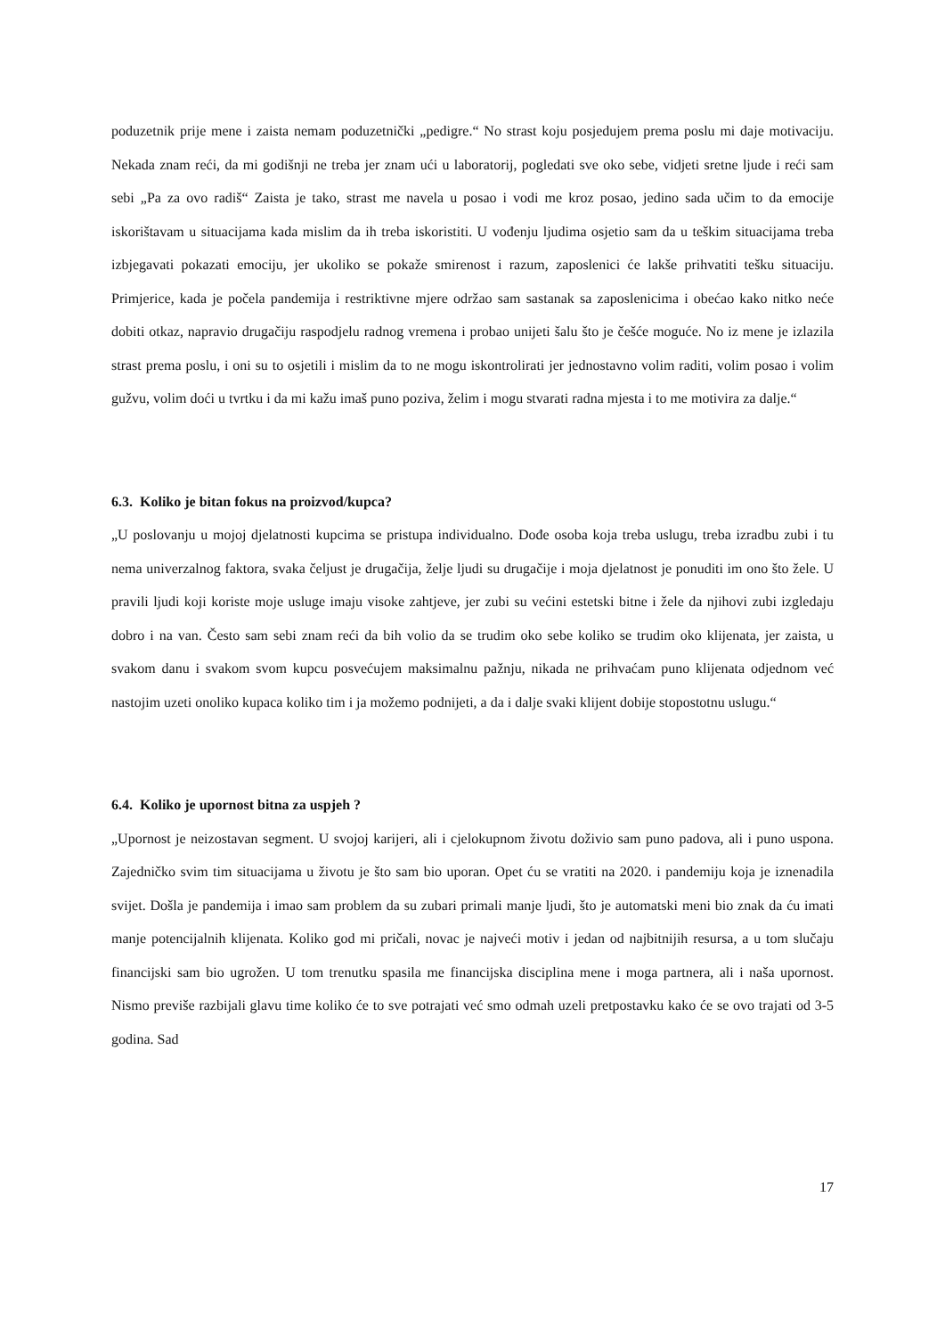poduzetnik prije mene i zaista nemam poduzetnički „pedigre.“ No strast koju posjedujem prema poslu mi daje motivaciju. Nekada znam reći, da mi godišnji ne treba jer znam ući u laboratorij, pogledati sve oko sebe, vidjeti sretne ljude i reći sam sebi „Pa za ovo radiš“ Zaista je tako, strast me navela u posao i vodi me kroz posao, jedino sada učim to da emocije iskorištavam u situacijama kada mislim da ih treba iskoristiti. U vođenju ljudima osjetio sam da u teškim situacijama treba izbjegavati pokazati emociju, jer ukoliko se pokaže smirenost i razum, zaposlenici će lakše prihvatiti tešku situaciju. Primjerice, kada je počela pandemija i restriktivne mjere održao sam sastanak sa zaposlenicima i obećao kako nitko neće dobiti otkaz, napravio drugačiju raspodjelu radnog vremena i probao unijeti šalu što je češće moguće. No iz mene je izlazila strast prema poslu, i oni su to osjetili i mislim da to ne mogu iskontrolirati jer jednostavno volim raditi, volim posao i volim gužvu, volim doći u tvrtku i da mi kažu imaš puno poziva, želim i mogu stvarati radna mjesta i to me motivira za dalje.“
6.3. Koliko je bitan fokus na proizvod/kupca?
„U poslovanju u mojoj djelatnosti kupcima se pristupa individualno. Dođe osoba koja treba uslugu, treba izradbu zubi i tu nema univerzalnog faktora, svaka čeljust je drugačija, želje ljudi su drugačije i moja djelatnost je ponuditi im ono što žele. U pravili ljudi koji koriste moje usluge imaju visoke zahtjeve, jer zubi su većini estetski bitne i žele da njihovi zubi izgledaju dobro i na van. Često sam sebi znam reći da bih volio da se trudim oko sebe koliko se trudim oko klijenata, jer zaista, u svakom danu i svakom svom kupcu posvećujem maksimalnu pažnju, nikada ne prihvaćam puno klijenata odjednom već nastojim uzeti onoliko kupaca koliko tim i ja možemo podnijeti, a da i dalje svaki klijent dobije stopostotnu uslugu.“
6.4. Koliko je upornost bitna za uspjeh ?
„Upornost je neizostavan segment. U svojoj karijeri, ali i cjelokupnom životu doživio sam puno padova, ali i puno uspona. Zajedničko svim tim situacijama u životu je što sam bio uporan. Opet ću se vratiti na 2020. i pandemiju koja je iznenadila svijet. Došla je pandemija i imao sam problem da su zubari primali manje ljudi, što je automatski meni bio znak da ću imati manje potencijalnih klijenata. Koliko god mi pričali, novac je najveći motiv i jedan od najbitnijih resursa, a u tom slučaju financijski sam bio ugrožen. U tom trenutku spasila me financijska disciplina mene i moga partnera, ali i naša upornost. Nismo previše razbijali glavu time koliko će to sve potrajati već smo odmah uzeli pretpostavku kako će se ovo trajati od 3-5 godina. Sad
17